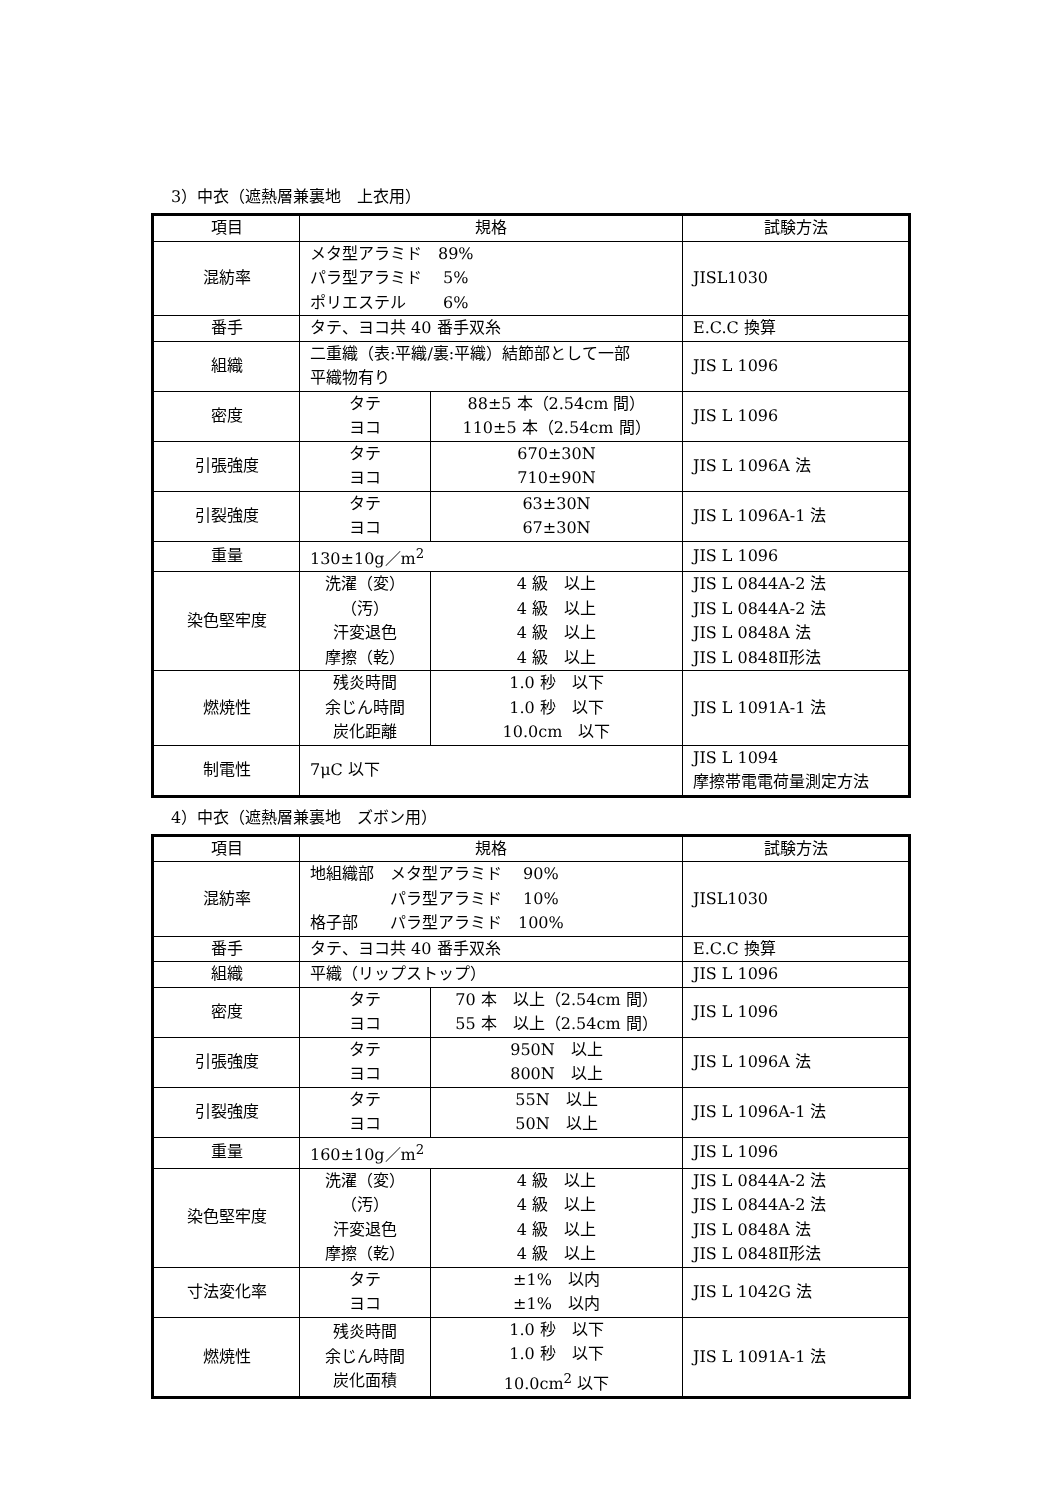3）中衣（遮熱層兼裏地　上衣用）
| 項目 | 規格 | | 試験方法 |
| --- | --- | --- | --- |
| 混紡率 | メタ型アラミド 89% パラ型アラミド 5% ポリエステル 6% | | JISL1030 |
| 番手 | タテ、ヨコ共 40 番手双糸 | | E.C.C 換算 |
| 組織 | 二重織（表:平織/裏:平織）結節部として一部 平織物有り | | JIS L 1096 |
| 密度 | タテ ヨコ | 88±5 本（2.54cm 間） 110±5 本（2.54cm 間） | JIS L 1096 |
| 引張強度 | タテ ヨコ | 670±30N 710±90N | JIS L 1096A 法 |
| 引裂強度 | タテ ヨコ | 63±30N 67±30N | JIS L 1096A-1 法 |
| 重量 | 130±10g／m<sup>2</sup> | | JIS L 1096 |
| 染色堅牢度 | 洗濯（変） （汚） 汗変退色 摩擦（乾） | 4 級 以上 4 級 以上 4 級 以上 4 級 以上 | JIS L 0844A-2 法 JIS L 0844A-2 法 JIS L 0848A 法 JIS L 0848Ⅱ形法 |
| 燃焼性 | 残炎時間 余じん時間 炭化距離 | 1.0 秒 以下 1.0 秒 以下 10.0cm 以下 | JIS L 1091A-1 法 |
| 制電性 | 7μC 以下 | | JIS L 1094 摩擦帯電電荷量測定方法 |
4）中衣（遮熱層兼裏地　ズボン用）
| 項目 | 規格 | | 試験方法 |
| --- | --- | --- | --- |
| 混紡率 | 地組織部 メタ型アラミド 90% パラ型アラミド 10% 格子部 パラ型アラミド 100% | | JISL1030 |
| 番手 | タテ、ヨコ共 40 番手双糸 | | E.C.C 換算 |
| 組織 | 平織（リップストップ） | | JIS L 1096 |
| 密度 | タテ ヨコ | 70 本 以上（2.54cm 間） 55 本 以上（2.54cm 間） | JIS L 1096 |
| 引張強度 | タテ ヨコ | 950N 以上 800N 以上 | JIS L 1096A 法 |
| 引裂強度 | タテ ヨコ | 55N 以上 50N 以上 | JIS L 1096A-1 法 |
| 重量 | 160±10g／m<sup>2</sup> | | JIS L 1096 |
| 染色堅牢度 | 洗濯（変） （汚） 汗変退色 摩擦（乾） | 4 級 以上 4 級 以上 4 級 以上 4 級 以上 | JIS L 0844A-2 法 JIS L 0844A-2 法 JIS L 0848A 法 JIS L 0848Ⅱ形法 |
| 寸法変化率 | タテ ヨコ | ±1% 以内 ±1% 以内 | JIS L 1042G 法 |
| 燃焼性 | 残炎時間 余じん時間 炭化面積 | 1.0 秒 以下 1.0 秒 以下 10.0cm<sup>2</sup> 以下 | JIS L 1091A-1 法 |